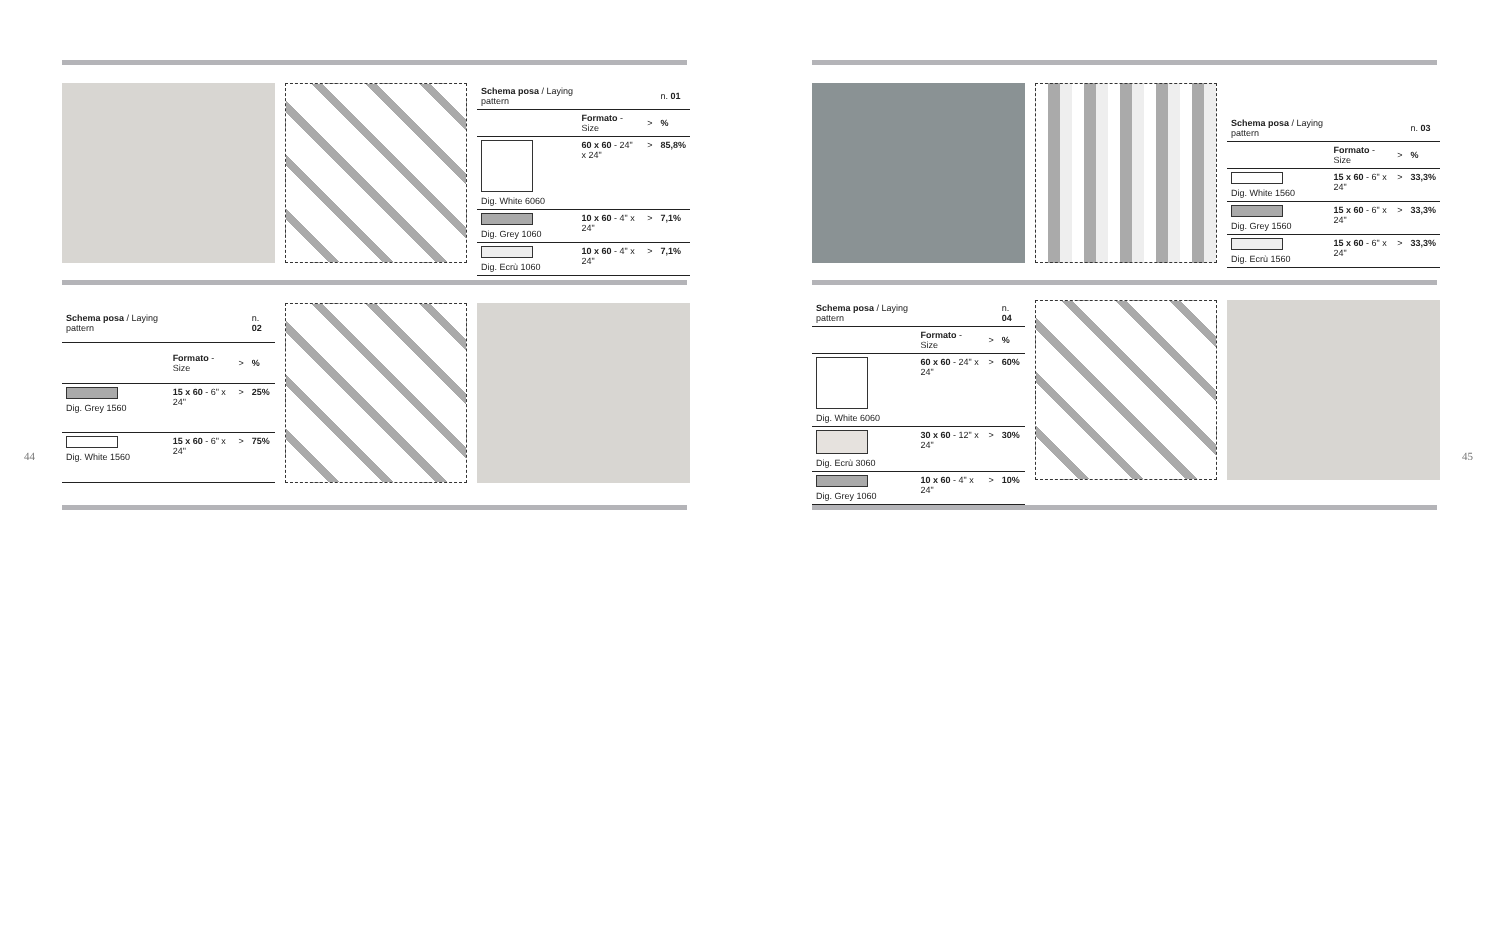| Schema posa / Laying pattern | | | n. 01 |
| --- | --- | --- | --- |
| | Formato - Size | > | % |
| Dig. White 6060 | 60 x 60 - 24" x 24" | > | 85,8% |
| Dig. Grey 1060 | 10 x 60 - 4" x 24" | > | 7,1% |
| Dig. Ecrù 1060 | 10 x 60 - 4" x 24" | > | 7,1% |
| Schema posa / Laying pattern | | | n. 02 |
| --- | --- | --- | --- |
| | Formato - Size | > | % |
| Dig. Grey 1560 | 15 x 60 - 6" x 24" | > | 25% |
| Dig. White 1560 | 15 x 60 - 6" x 24" | > | 75% |
44 45
| Schema posa / Laying pattern | | | n. 03 |
| --- | --- | --- | --- |
| | Formato - Size | > | % |
| Dig. White 1560 | 15 x 60 - 6" x 24" | > | 33,3% |
| Dig. Grey 1560 | 15 x 60 - 6" x 24" | > | 33,3% |
| Dig. Ecrù 1560 | 15 x 60 - 6" x 24" | > | 33,3% |
| Schema posa / Laying pattern | | | n. 04 |
| --- | --- | --- | --- |
| | Formato - Size | > | % |
| Dig. White 6060 | 60 x 60 - 24" x 24" | > | 60% |
| Dig. Ecrù 3060 | 30 x 60 - 12" x 24" | > | 30% |
| Dig. Grey 1060 | 10 x 60 - 4" x 24" | > | 10% |